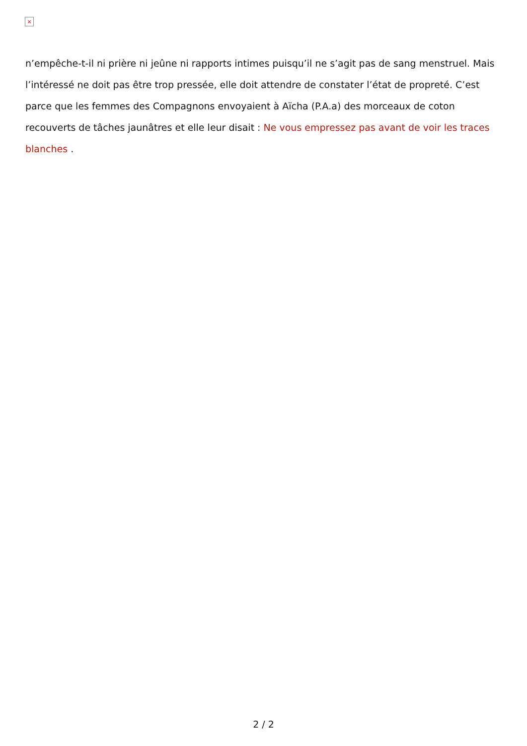×
n’empêche-t-il ni prière ni jeûne ni rapports intimes puisqu’il ne s’agit pas de sang menstruel. Mais l’intéressé ne doit pas être trop pressée, elle doit attendre de constater l’état de propreté. C’est parce que les femmes des Compagnons envoyaient à Aïcha (P.A.a) des morceaux de coton recouverts de tâches jaunâtres et elle leur disait : Ne vous empressez pas avant de voir les traces blanches .
2 / 2